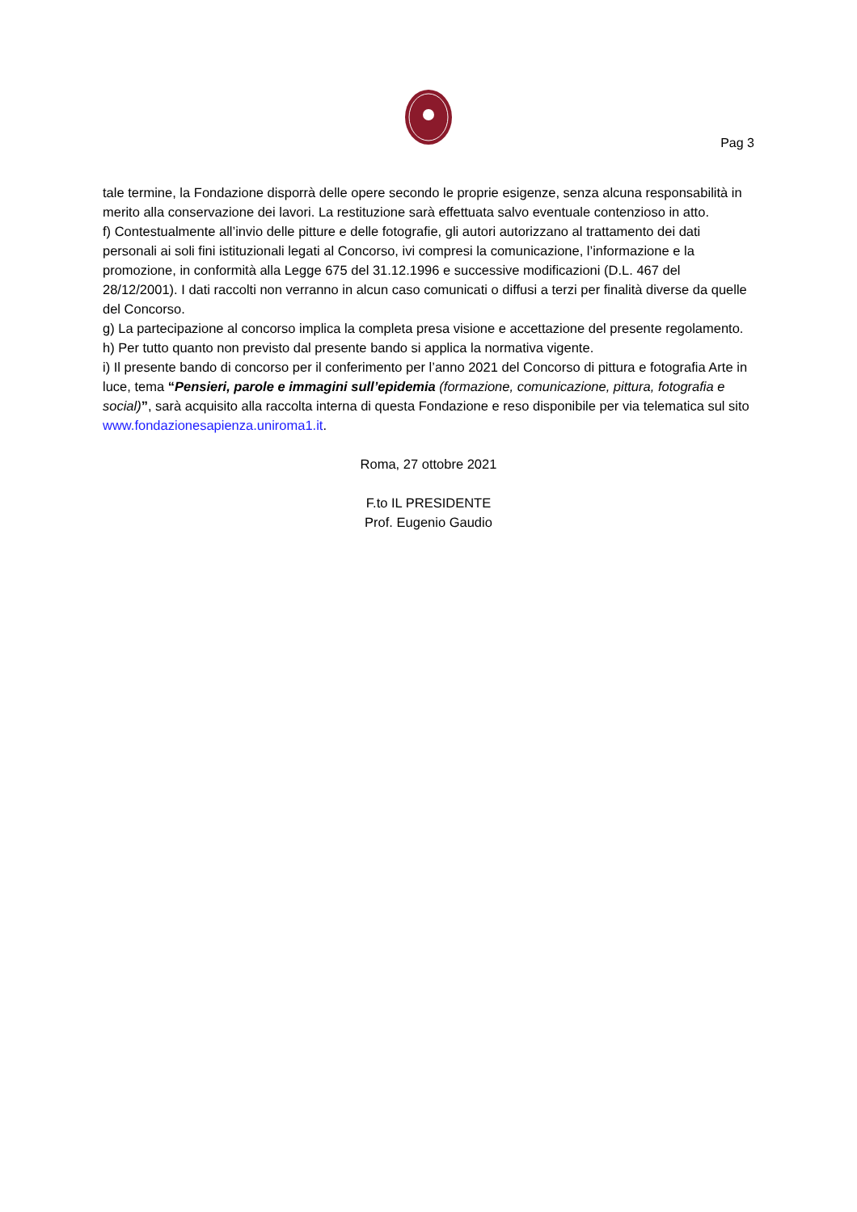Pag 3
tale termine, la Fondazione disporrà delle opere secondo le proprie esigenze, senza alcuna responsabilità in merito alla conservazione dei lavori. La restituzione sarà effettuata salvo eventuale contenzioso in atto.
f) Contestualmente all’invio delle pitture e delle fotografie, gli autori autorizzano al trattamento dei dati personali ai soli fini istituzionali legati al Concorso, ivi compresi la comunicazione, l’informazione e la promozione, in conformità alla Legge 675 del 31.12.1996 e successive modificazioni (D.L. 467 del 28/12/2001). I dati raccolti non verranno in alcun caso comunicati o diffusi a terzi per finalità diverse da quelle del Concorso.
g) La partecipazione al concorso implica la completa presa visione e accettazione del presente regolamento.
h) Per tutto quanto non previsto dal presente bando si applica la normativa vigente.
i) Il presente bando di concorso per il conferimento per l’anno 2021 del Concorso di pittura e fotografia Arte in luce, tema “Pensieri, parole e immagini sull’epidemia (formazione, comunicazione, pittura, fotografia e social)”, sarà acquisito alla raccolta interna di questa Fondazione e reso disponibile per via telematica sul sito www.fondazionesapienza.uniroma1.it.
Roma, 27 ottobre 2021
F.to IL PRESIDENTE
Prof. Eugenio Gaudio